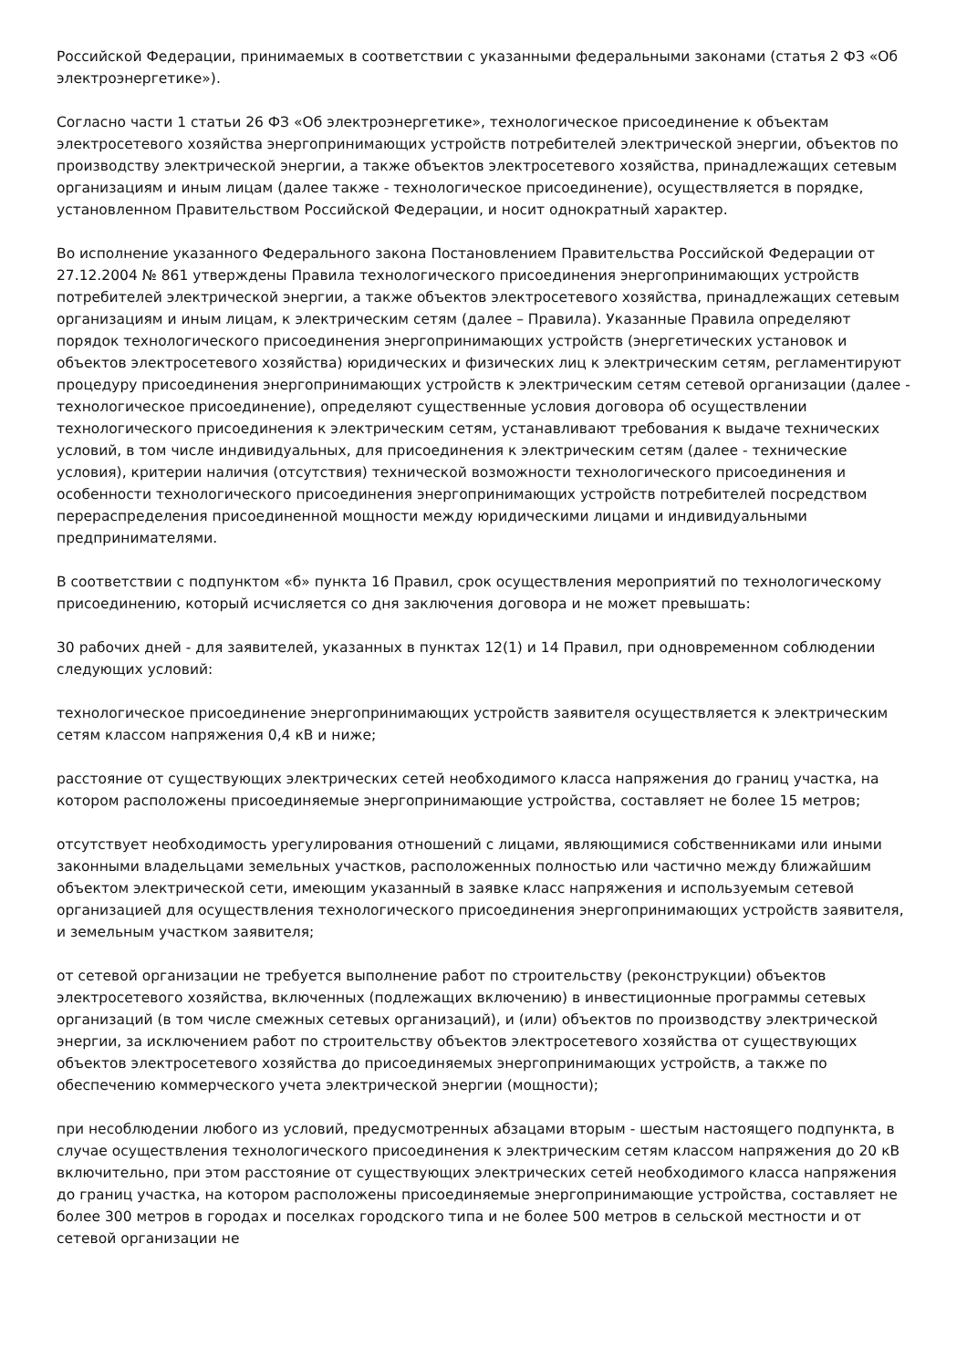Российской Федерации, принимаемых в соответствии с указанными федеральными законами (статья 2 ФЗ «Об электроэнергетике»).
Согласно части 1 статьи 26 ФЗ «Об электроэнергетике», технологическое присоединение к объектам электросетевого хозяйства энергопринимающих устройств потребителей электрической энергии, объектов по производству электрической энергии, а также объектов электросетевого хозяйства, принадлежащих сетевым организациям и иным лицам (далее также - технологическое присоединение), осуществляется в порядке, установленном Правительством Российской Федерации, и носит однократный характер.
Во исполнение указанного Федерального закона Постановлением Правительства Российской Федерации от 27.12.2004 № 861 утверждены Правила технологического присоединения энергопринимающих устройств потребителей электрической энергии, а также объектов электросетевого хозяйства, принадлежащих сетевым организациям и иным лицам, к электрическим сетям (далее – Правила). Указанные Правила определяют порядок технологического присоединения энергопринимающих устройств (энергетических установок и объектов электросетевого хозяйства) юридических и физических лиц к электрическим сетям, регламентируют процедуру присоединения энергопринимающих устройств к электрическим сетям сетевой организации (далее - технологическое присоединение), определяют существенные условия договора об осуществлении технологического присоединения к электрическим сетям, устанавливают требования к выдаче технических условий, в том числе индивидуальных, для присоединения к электрическим сетям (далее - технические условия), критерии наличия (отсутствия) технической возможности технологического присоединения и особенности технологического присоединения энергопринимающих устройств потребителей посредством перераспределения присоединенной мощности между юридическими лицами и индивидуальными предпринимателями.
В соответствии с подпунктом «б» пункта 16 Правил, срок осуществления мероприятий по технологическому присоединению, который исчисляется со дня заключения договора и не может превышать:
30 рабочих дней - для заявителей, указанных в пунктах 12(1) и 14 Правил, при одновременном соблюдении следующих условий:
технологическое присоединение энергопринимающих устройств заявителя осуществляется к электрическим сетям классом напряжения 0,4 кВ и ниже;
расстояние от существующих электрических сетей необходимого класса напряжения до границ участка, на котором расположены присоединяемые энергопринимающие устройства, составляет не более 15 метров;
отсутствует необходимость урегулирования отношений с лицами, являющимися собственниками или иными законными владельцами земельных участков, расположенных полностью или частично между ближайшим объектом электрической сети, имеющим указанный в заявке класс напряжения и используемым сетевой организацией для осуществления технологического присоединения энергопринимающих устройств заявителя, и земельным участком заявителя;
от сетевой организации не требуется выполнение работ по строительству (реконструкции) объектов электросетевого хозяйства, включенных (подлежащих включению) в инвестиционные программы сетевых организаций (в том числе смежных сетевых организаций), и (или) объектов по производству электрической энергии, за исключением работ по строительству объектов электросетевого хозяйства от существующих объектов электросетевого хозяйства до присоединяемых энергопринимающих устройств, а также по обеспечению коммерческого учета электрической энергии (мощности);
при несоблюдении любого из условий, предусмотренных абзацами вторым - шестым настоящего подпункта, в случае осуществления технологического присоединения к электрическим сетям классом напряжения до 20 кВ включительно, при этом расстояние от существующих электрических сетей необходимого класса напряжения до границ участка, на котором расположены присоединяемые энергопринимающие устройства, составляет не более 300 метров в городах и поселках городского типа и не более 500 метров в сельской местности и от сетевой организации не